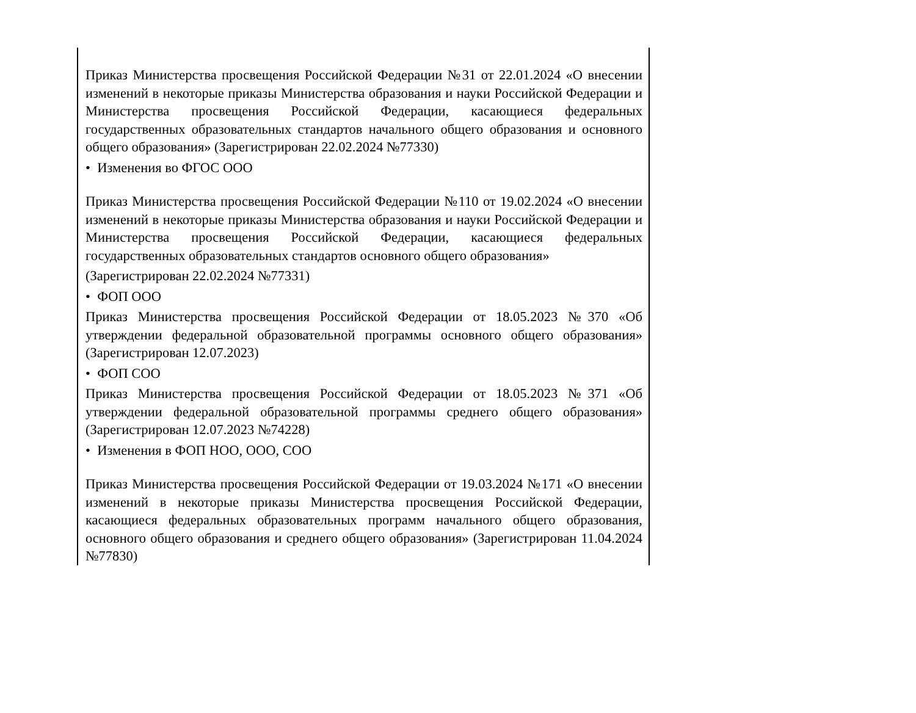| Приказ Министерства просвещения Российской Федерации №31 от 22.01.2024 «О внесении изменений в некоторые приказы Министерства образования и науки Российской Федерации и Министерства просвещения Российской Федерации, касающиеся федеральных государственных образовательных стандартов начального общего образования и основного общего образования» (Зарегистрирован 22.02.2024 №77330) • Изменения во ФГОС ООО Приказ Министерства просвещения Российской Федерации №110 от 19.02.2024 «О внесении изменений в некоторые приказы Министерства образования и науки Российской Федерации и Министерства просвещения Российской Федерации, касающиеся федеральных государственных образовательных стандартов основного общего образования» (Зарегистрирован 22.02.2024 №77331) • ФОП ООО Приказ Министерства просвещения Российской Федерации от 18.05.2023 №370 «Об утверждении федеральной образовательной программы основного общего образования» (Зарегистрирован 12.07.2023) • ФОП СОО Приказ Министерства просвещения Российской Федерации от 18.05.2023 №371 «Об утверждении федеральной образовательной программы среднего общего образования» (Зарегистрирован 12.07.2023 №74228) • Изменения в ФОП НОО, ООО, СОО Приказ Министерства просвещения Российской Федерации от 19.03.2024 №171 «О внесении изменений в некоторые приказы Министерства просвещения Российской Федерации, касающиеся федеральных образовательных программ начального общего образования, основного общего образования и среднего общего образования» (Зарегистрирован 11.04.2024 №77830) |